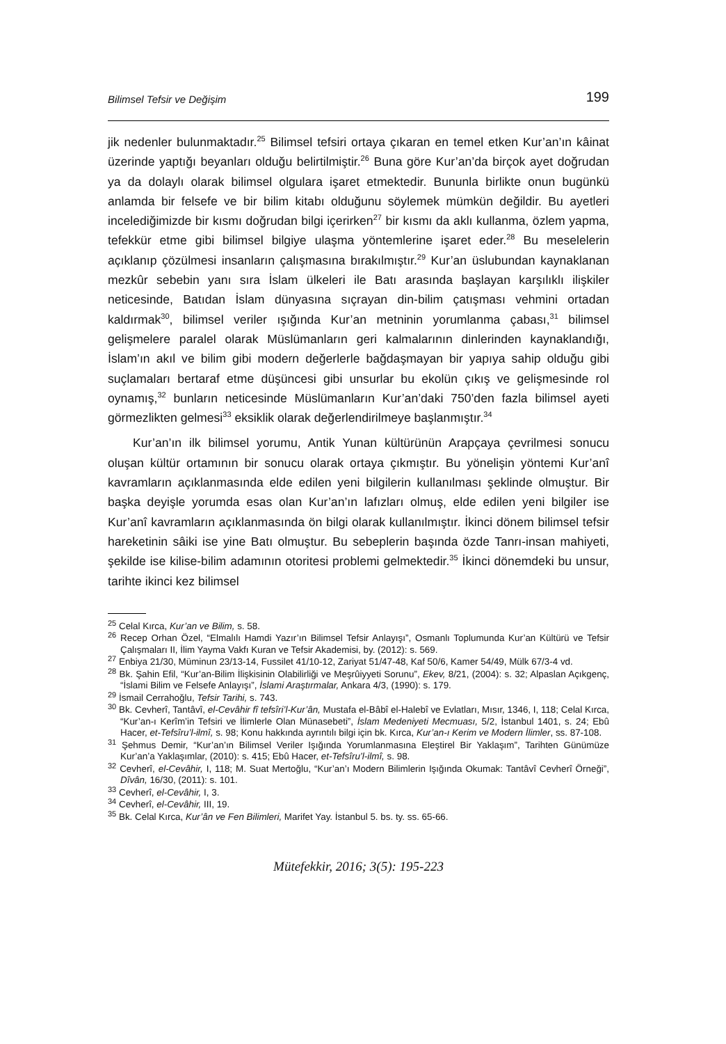Bilimsel Tefsir ve Değişim 199
jik nedenler bulunmaktadır.<sup>25</sup> Bilimsel tefsiri ortaya çıkaran en temel etken Kur’an’ın kâinat üzerinde yaptığı beyanları olduğu belirtilmiştir.<sup>26</sup> Buna göre Kur’an’da birçok ayet doğrudan ya da dolaylı olarak bilimsel olgulara işaret etmektedir. Bununla birlikte onun bugünkü anlamda bir felsefe ve bir bilim kitabı olduğunu söylemek mümkün değildir. Bu ayetleri incelediğimizde bir kısmı doğrudan bilgi içerirken<sup>27</sup> bir kısmı da aklı kullanma, özlem yapma, tefekkür etme gibi bilimsel bilgiye ulaşma yöntemlerine işaret eder.<sup>28</sup> Bu meselelerin açıklanıp çözülmesi insanların çalışmasına bırakılmıştır.<sup>29</sup> Kur’an üslubundan kaynaklanan mezkûr sebebin yanı sıra İslam ülkeleri ile Batı arasında başlayan karşılıklı ilişkiler neticesinde, Batıdan İslam dünyasına sıçrayan din-bilim çatışması vehmini ortadan kaldırmak<sup>30</sup>, bilimsel veriler ışığında Kur’an metninin yorumlanma çabası,<sup>31</sup> bilimsel gelişmelere paralel olarak Müslümanların geri kalmalarının dinlerinden kaynaklandığı, İslam’ın akıl ve bilim gibi modern değerlerle bağdaşmayan bir yapıya sahip olduğu gibi suçlamaları bertaraf etme düşüncesi gibi unsurlar bu ekolün çıkış ve gelişmesinde rol oynamış,<sup>32</sup> bunların neticesinde Müslümanların Kur’an’daki 750’den fazla bilimsel ayeti görmezlikten gelmesi<sup>33</sup> eksiklik olarak değerlendirilmeye başlanmıştır.<sup>34</sup>
Kur’an’ın ilk bilimsel yorumu, Antik Yunan kültürünün Arapçaya çevrilmesi sonucu oluşan kültür ortamının bir sonucu olarak ortaya çıkmıştır. Bu yönelişin yöntemi Kur’anî kavramların açıklanmasında elde edilen yeni bilgilerin kullanılması şeklinde olmuştur. Bir başka deyişle yorumda esas olan Kur’an’ın lafızları olmuş, elde edilen yeni bilgiler ise Kur’anî kavramların açıklanmasında ön bilgi olarak kullanılmıştır. İkinci dönem bilimsel tefsir hareketinin sâiki ise yine Batı olmuştur. Bu sebeplerin başında özde Tanrı-insan mahiyeti, şekilde ise kilise-bilim adamının otoritesi problemi gelmektedir.<sup>35</sup> İkinci dönemdeki bu unsur, tarihte ikinci kez bilimsel
<sup>25</sup> Celal Kırca, Kur’an ve Bilim, s. 58.
<sup>26</sup> Recep Orhan Özel, “Elmalılı Hamdi Yazır’ın Bilimsel Tefsir Anlayışı”, Osmanlı Toplumunda Kur’an Kültürü ve Tefsir Çalışmaları II, İlim Yayma Vakfı Kuran ve Tefsir Akademisi, by. (2012): s. 569.
<sup>27</sup> Enbiya 21/30, Müminun 23/13-14, Fussilet 41/10-12, Zariyat 51/47-48, Kaf 50/6, Kamer 54/49, Mülk 67/3-4 vd.
<sup>28</sup> Bk. Şahin Efil, “Kur’an-Bilim İlişkisinin Olabilirliği ve Meşrûiyyeti Sorunu”, Ekev, 8/21, (2004): s. 32; Alpaslan Açıkgenç, “İslami Bilim ve Felsefe Anlayışı”, İslami Araştırmalar, Ankara 4/3, (1990): s. 179.
<sup>29</sup> İsmail Cerrahoğlu, Tefsir Tarihi, s. 743.
<sup>30</sup> Bk. Cevherî, Tantâvî, el-Cevâhir fî tefsîri’l-Kur’ân, Mustafa el-Bâbî el-Halebî ve Evlatları, Mısır, 1346, I, 118; Celal Kırca, “Kur’an-ı Kerîm’in Tefsiri ve İlimlerle Olan Münasebeti”, İslam Medeniyeti Mecmuası, 5/2, İstanbul 1401, s. 24; Ebû Hacer, et-Tefsîru’l-ilmî, s. 98; Konu hakkında ayrıntılı bilgi için bk. Kırca, Kur’an-ı Kerim ve Modern İlimler, ss. 87-108.
<sup>31</sup> Şehmus Demir, “Kur’an’ın Bilimsel Veriler Işığında Yorumlanmasına Eleştirel Bir Yaklaşım”, Tarihten Günümüze Kur’an’a Yaklaşımlar, (2010): s. 415; Ebû Hacer, et-Tefsîru’l-ilmî, s. 98.
<sup>32</sup> Cevherî, el-Cevâhir, I, 118; M. Suat Mertoğlu, “Kur’an’ı Modern Bilimlerin Işığında Okumak: Tantâvî Cevherî Örneği”, Dîvân, 16/30, (2011): s. 101.
<sup>33</sup> Cevherî, el-Cevâhir, I, 3.
<sup>34</sup> Cevherî, el-Cevâhir, III, 19.
<sup>35</sup> Bk. Celal Kırca, Kur’ân ve Fen Bilimleri, Marifet Yay. İstanbul 5. bs. ty. ss. 65-66.
Mütefekkir, 2016; 3(5): 195-223